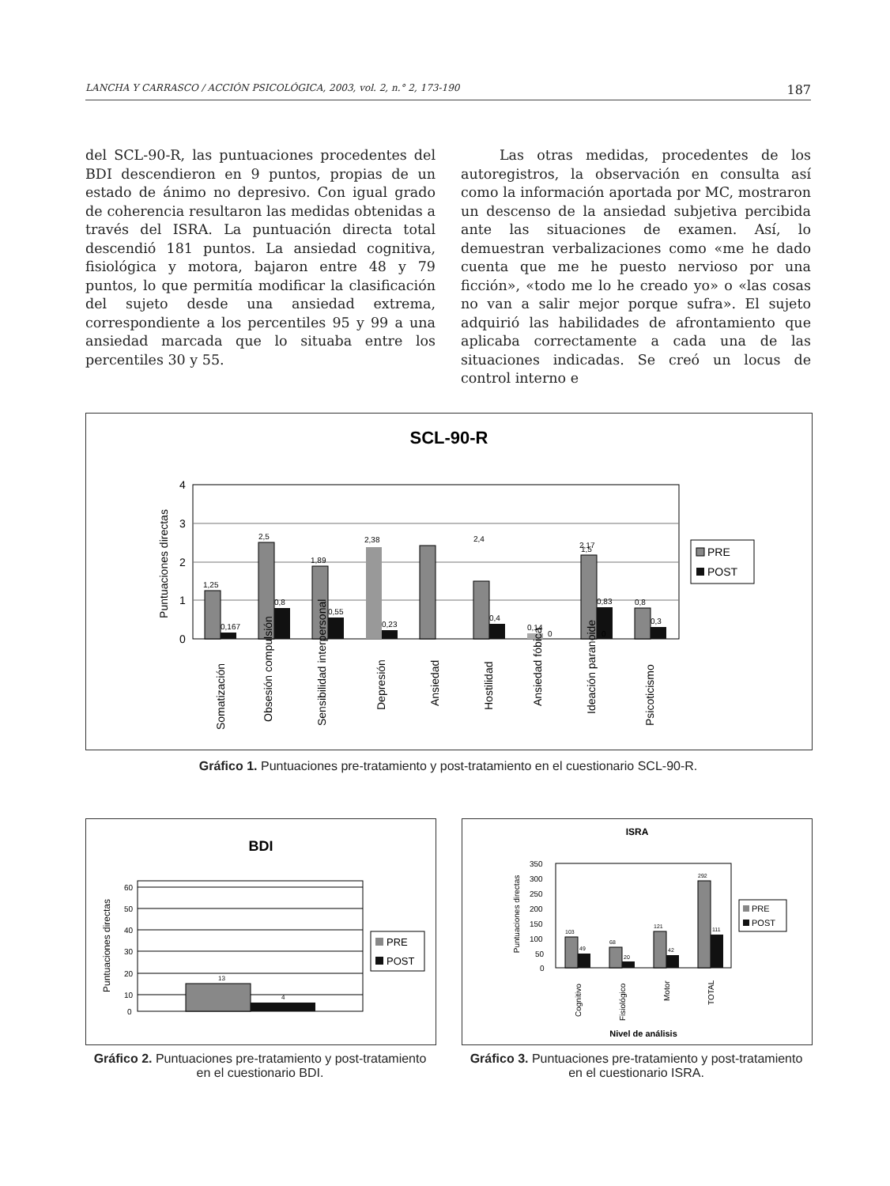LANCHA Y CARRASCO / ACCIÓN PSICOLÓGICA, 2003, vol. 2, n.° 2, 173-190 187
del SCL-90-R, las puntuaciones procedentes del BDI descendieron en 9 puntos, propias de un estado de ánimo no depresivo. Con igual grado de coherencia resultaron las medidas obtenidas a través del ISRA. La puntuación directa total descendió 181 puntos. La ansiedad cognitiva, fisiológica y motora, bajaron entre 48 y 79 puntos, lo que permitía modificar la clasificación del sujeto desde una ansiedad extrema, correspondiente a los percentiles 95 y 99 a una ansiedad marcada que lo situaba entre los percentiles 30 y 55.
Las otras medidas, procedentes de los autoregistros, la observación en consulta así como la información aportada por MC, mostraron un descenso de la ansiedad subjetiva percibida ante las situaciones de examen. Así, lo demuestran verbalizaciones como «me he dado cuenta que me he puesto nervioso por una ficción», «todo me lo he creado yo» o «las cosas no van a salir mejor porque sufra». El sujeto adquirió las habilidades de afrontamiento que aplicaba correctamente a cada una de las situaciones indicadas. Se creó un locus de control interno e
SCL-90-R
4
3
2
1
0
Puntuaciones directas
1,25
0,167
2,5
0,8
1,89
0,55
2,38
0,23
2,4
0,4
1,5
0
0,14
0
2,17
0,83
0,8
0,3
Somatización
Obsesión compulsión
Sensibilidad interpersonal
Depresión
Ansiedad
Hostilidad
Ansiedad fóbica
Ideación paranoide
Psicoticismo
PRE
POST
Gráfico 1. Puntuaciones pre-tratamiento y post-tratamiento en el cuestionario SCL-90-R.
BDI
60
50
40
30
20
10
0
Puntuaciones directas
13
4
PRE
POST
ISRA
350
300
250
200
150
100
50
0
Puntuaciones directas
103
49
68
20
121
42
292
111
Cognitivo
Fisiológico
Motor
TOTAL
Nivel de análisis
PRE
POST
Gráfico 2. Puntuaciones pre-tratamiento y post-tratamiento en el cuestionario BDI.
Gráfico 3. Puntuaciones pre-tratamiento y post-tratamiento en el cuestionario ISRA.